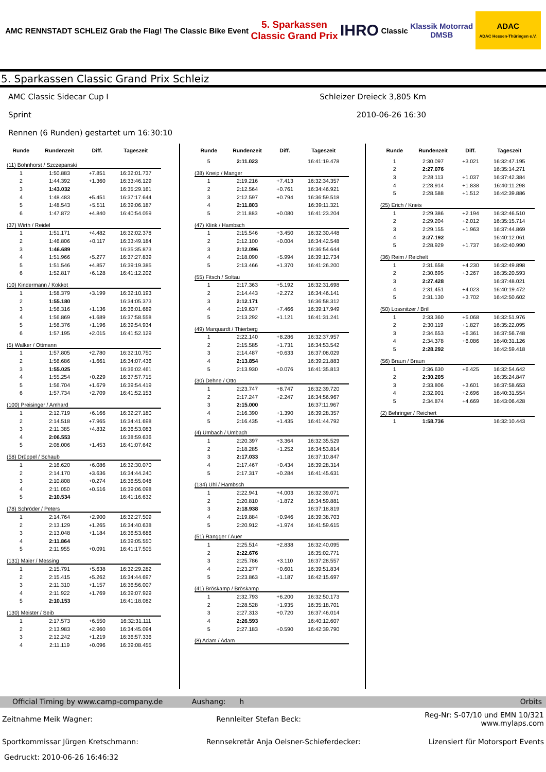AMC RENNSTADT SCHLEIZ
Grab the Flag! The Classic Bike Event
5. Sparkassen
Classic Grand Prix
IHRO
Classic
Klassik Motorrad
DMSB
ADAC
ADAC Hessen-Thüringen e.V.
5. Sparkassen Classic Grand Prix Schleiz
AMC Classic Sidecar Cup I Schleizer Dreieck 3,805 Km
Sprint 2010-06-26 16:30
Rennen (6 Runden) gestartet um 16:30:10
| Runde | Rundenzeit | Diff. | Tageszeit |
| --- | --- | --- | --- |
| (11) Bohnhorst / Szczepanski | | | |
| 1 | 1:50.883 | +7.851 | 16:32:01.737 |
| 2 | 1:44.392 | +1.360 | 16:33:46.129 |
| 3 | 1:43.032 | | 16:35:29.161 |
| 4 | 1:48.483 | +5.451 | 16:37:17.644 |
| 5 | 1:48.543 | +5.511 | 16:39:06.187 |
| 6 | 1:47.872 | +4.840 | 16:40:54.059 |
| (37) Wirth / Reidel | | | |
| 1 | 1:51.171 | +4.482 | 16:32:02.378 |
| 2 | 1:46.806 | +0.117 | 16:33:49.184 |
| 3 | 1:46.689 | | 16:35:35.873 |
| 4 | 1:51.966 | +5.277 | 16:37:27.839 |
| 5 | 1:51.546 | +4.857 | 16:39:19.385 |
| 6 | 1:52.817 | +6.128 | 16:41:12.202 |
| (10) Kindermann / Kokkot | | | |
| 1 | 1:58.379 | +3.199 | 16:32:10.193 |
| 2 | 1:55.180 | | 16:34:05.373 |
| 3 | 1:56.316 | +1.136 | 16:36:01.689 |
| 4 | 1:56.869 | +1.689 | 16:37:58.558 |
| 5 | 1:56.376 | +1.196 | 16:39:54.934 |
| 6 | 1:57.195 | +2.015 | 16:41:52.129 |
| (5) Walker / Ottmann | | | |
| 1 | 1:57.805 | +2.780 | 16:32:10.750 |
| 2 | 1:56.686 | +1.661 | 16:34:07.436 |
| 3 | 1:55.025 | | 16:36:02.461 |
| 4 | 1:55.254 | +0.229 | 16:37:57.715 |
| 5 | 1:56.704 | +1.679 | 16:39:54.419 |
| 6 | 1:57.734 | +2.709 | 16:41:52.153 |
| (100) Preisinger / Amhard | | | |
| 1 | 2:12.719 | +6.166 | 16:32:27.180 |
| 2 | 2:14.518 | +7.965 | 16:34:41.698 |
| 3 | 2:11.385 | +4.832 | 16:36:53.083 |
| 4 | 2:06.553 | | 16:38:59.636 |
| 5 | 2:08.006 | +1.453 | 16:41:07.642 |
| (58) Drüppel / Schaub | | | |
| 1 | 2:16.620 | +6.086 | 16:32:30.070 |
| 2 | 2:14.170 | +3.636 | 16:34:44.240 |
| 3 | 2:10.808 | +0.274 | 16:36:55.048 |
| 4 | 2:11.050 | +0.516 | 16:39:06.098 |
| 5 | 2:10.534 | | 16:41:16.632 |
| (78) Schröder / Peters | | | |
| 1 | 2:14.764 | +2.900 | 16:32:27.509 |
| 2 | 2:13.129 | +1.265 | 16:34:40.638 |
| 3 | 2:13.048 | +1.184 | 16:36:53.686 |
| 4 | 2:11.864 | | 16:39:05.550 |
| 5 | 2:11.955 | +0.091 | 16:41:17.505 |
| (131) Maier / Messing | | | |
| 1 | 2:15.791 | +5.638 | 16:32:29.282 |
| 2 | 2:15.415 | +5.262 | 16:34:44.697 |
| 3 | 2:11.310 | +1.157 | 16:36:56.007 |
| 4 | 2:11.922 | +1.769 | 16:39:07.929 |
| 5 | 2:10.153 | | 16:41:18.082 |
| (130) Meister / Seib | | | |
| 1 | 2:17.573 | +6.550 | 16:32:31.111 |
| 2 | 2:13.983 | +2.960 | 16:34:45.094 |
| 3 | 2:12.242 | +1.219 | 16:36:57.336 |
| 4 | 2:11.119 | +0.096 | 16:39:08.455 |
| Runde | Rundenzeit | Diff. | Tageszeit |
| --- | --- | --- | --- |
| 5 | 2:11.023 | | 16:41:19.478 |
| (38) Kneip / Manger | | | |
| 1 | 2:19.216 | +7.413 | 16:32:34.357 |
| 2 | 2:12.564 | +0.761 | 16:34:46.921 |
| 3 | 2:12.597 | +0.794 | 16:36:59.518 |
| 4 | 2:11.803 | | 16:39:11.321 |
| 5 | 2:11.883 | +0.080 | 16:41:23.204 |
| (47) Klink / Hambsch | | | |
| 1 | 2:15.546 | +3.450 | 16:32:30.448 |
| 2 | 2:12.100 | +0.004 | 16:34:42.548 |
| 3 | 2:12.096 | | 16:36:54.644 |
| 4 | 2:18.090 | +5.994 | 16:39:12.734 |
| 5 | 2:13.466 | +1.370 | 16:41:26.200 |
| (55) Fitsch / Soltau | | | |
| 1 | 2:17.363 | +5.192 | 16:32:31.698 |
| 2 | 2:14.443 | +2.272 | 16:34:46.141 |
| 3 | 2:12.171 | | 16:36:58.312 |
| 4 | 2:19.637 | +7.466 | 16:39:17.949 |
| 5 | 2:13.292 | +1.121 | 16:41:31.241 |
| (49) Marquardt / Thierberg | | | |
| 1 | 2:22.140 | +8.286 | 16:32:37.957 |
| 2 | 2:15.585 | +1.731 | 16:34:53.542 |
| 3 | 2:14.487 | +0.633 | 16:37:08.029 |
| 4 | 2:13.854 | | 16:39:21.883 |
| 5 | 2:13.930 | +0.076 | 16:41:35.813 |
| (30) Dehne / Otto | | | |
| 1 | 2:23.747 | +8.747 | 16:32:39.720 |
| 2 | 2:17.247 | +2.247 | 16:34:56.967 |
| 3 | 2:15.000 | | 16:37:11.967 |
| 4 | 2:16.390 | +1.390 | 16:39:28.357 |
| 5 | 2:16.435 | +1.435 | 16:41:44.792 |
| (4) Umbach / Umbach | | | |
| 1 | 2:20.397 | +3.364 | 16:32:35.529 |
| 2 | 2:18.285 | +1.252 | 16:34:53.814 |
| 3 | 2:17.033 | | 16:37:10.847 |
| 4 | 2:17.467 | +0.434 | 16:39:28.314 |
| 5 | 2:17.317 | +0.284 | 16:41:45.631 |
| (134) Uhl / Hambsch | | | |
| 1 | 2:22.941 | +4.003 | 16:32:39.071 |
| 2 | 2:20.810 | +1.872 | 16:34:59.881 |
| 3 | 2:18.938 | | 16:37:18.819 |
| 4 | 2:19.884 | +0.946 | 16:39:38.703 |
| 5 | 2:20.912 | +1.974 | 16:41:59.615 |
| (51) Rangger / Auer | | | |
| 1 | 2:25.514 | +2.838 | 16:32:40.095 |
| 2 | 2:22.676 | | 16:35:02.771 |
| 3 | 2:25.786 | +3.110 | 16:37:28.557 |
| 4 | 2:23.277 | +0.601 | 16:39:51.834 |
| 5 | 2:23.863 | +1.187 | 16:42:15.697 |
| (41) Bröskamp / Bröskamp | | | |
| 1 | 2:32.793 | +6.200 | 16:32:50.173 |
| 2 | 2:28.528 | +1.935 | 16:35:18.701 |
| 3 | 2:27.313 | +0.720 | 16:37:46.014 |
| 4 | 2:26.593 | | 16:40:12.607 |
| 5 | 2:27.183 | +0.590 | 16:42:39.790 |
| (8) Adam / Adam | | | |
| Runde | Rundenzeit | Diff. | Tageszeit |
| --- | --- | --- | --- |
| 1 | 2:30.097 | +3.021 | 16:32:47.195 |
| 2 | 2:27.076 | | 16:35:14.271 |
| 3 | 2:28.113 | +1.037 | 16:37:42.384 |
| 4 | 2:28.914 | +1.838 | 16:40:11.298 |
| 5 | 2:28.588 | +1.512 | 16:42:39.886 |
| (25) Erich / Kneis | | | |
| 1 | 2:29.386 | +2.194 | 16:32:46.510 |
| 2 | 2:29.204 | +2.012 | 16:35:15.714 |
| 3 | 2:29.155 | +1.963 | 16:37:44.869 |
| 4 | 2:27.192 | | 16:40:12.061 |
| 5 | 2:28.929 | +1.737 | 16:42:40.990 |
| (36) Reim / Reichelt | | | |
| 1 | 2:31.658 | +4.230 | 16:32:49.898 |
| 2 | 2:30.695 | +3.267 | 16:35:20.593 |
| 3 | 2:27.428 | | 16:37:48.021 |
| 4 | 2:31.451 | +4.023 | 16:40:19.472 |
| 5 | 2:31.130 | +3.702 | 16:42:50.602 |
| (50) Lossnitzer / Brill | | | |
| 1 | 2:33.360 | +5.068 | 16:32:51.976 |
| 2 | 2:30.119 | +1.827 | 16:35:22.095 |
| 3 | 2:34.653 | +6.361 | 16:37:56.748 |
| 4 | 2:34.378 | +6.086 | 16:40:31.126 |
| 5 | 2:28.292 | | 16:42:59.418 |
| (56) Braun / Braun | | | |
| 1 | 2:36.630 | +6.425 | 16:32:54.642 |
| 2 | 2:30.205 | | 16:35:24.847 |
| 3 | 2:33.806 | +3.601 | 16:37:58.653 |
| 4 | 2:32.901 | +2.696 | 16:40:31.554 |
| 5 | 2:34.874 | +4.669 | 16:43:06.428 |
| (2) Behringer / Reichert | | | |
| 1 | 1:58.736 | | 16:32:10.443 |
Official Timing by www.camp-company.de Aushang: h Orbits
Zeitnahme Meik Wagner: Rennleiter Stefan Beck: Reg-Nr: S-07/10 und EMN 10/321
www.mylaps.com
Sportkommissar Jürgen Kretschmann: Rennsekretär Anja Oelsner-Schieferdecker: Lizensiert für Motorsport Events
Gedruckt: 2010-06-26 16:46:32